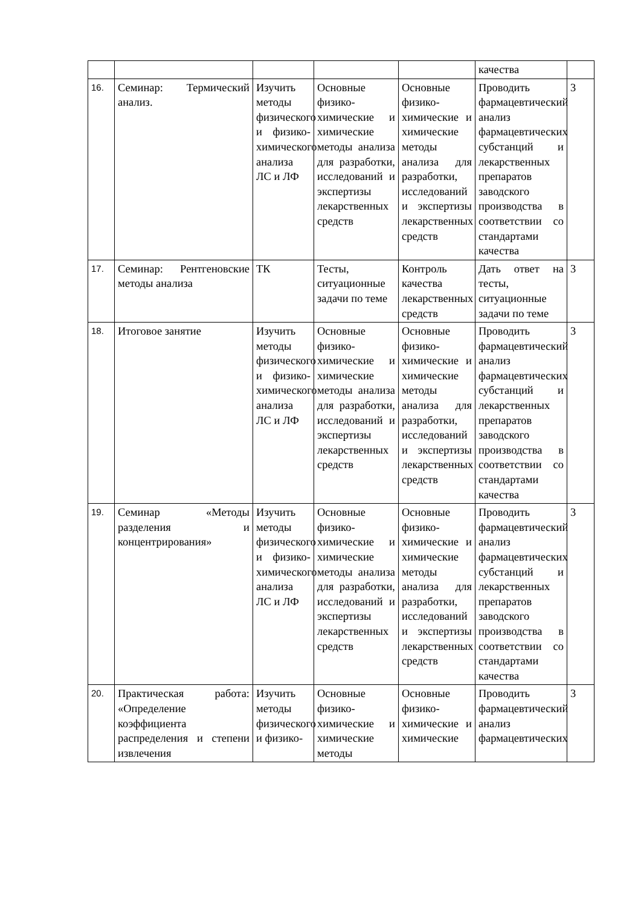| | | | | | качества | |
| 16. | Семинар: Термический анализ. | Изучить методы физического и физико-химического анализа ЛС и ЛФ | Основные физико-химические и химические методы анализа для разработки, исследований и экспертизы лекарственных средств | Основные физико-химические и химические методы анализа для разработки, исследований и экспертизы лекарственных средств | Проводить фармацевтический анализ фармацевтических субстанций и лекарственных препаратов заводского производства в соответствии со стандартами качества | 3 |
| 17. | Семинар: Рентгеновские методы анализа | ТК | Тесты, ситуационные задачи по теме | Контроль качества лекарственных средств | Дать ответ на тесты, ситуационные задачи по теме | 3 |
| 18. | Итоговое занятие | Изучить методы физического и физико-химического анализа ЛС и ЛФ | Основные физико-химические и химические методы анализа для разработки, исследований и экспертизы лекарственных средств | Основные физико-химические и химические методы анализа для разработки, исследований и экспертизы лекарственных средств | Проводить фармацевтический анализ фармацевтических субстанций и лекарственных препаратов заводского производства в соответствии со стандартами качества | 3 |
| 19. | Семинар «Методы разделения и концентрирования» | Изучить методы физического и физико-химического анализа ЛС и ЛФ | Основные физико-химические и химические методы анализа для разработки, исследований и экспертизы лекарственных средств | Основные физико-химические и химические методы анализа для разработки, исследований и экспертизы лекарственных средств | Проводить фармацевтический анализ фармацевтических субстанций и лекарственных препаратов заводского производства в соответствии со стандартами качества | 3 |
| 20. | Практическая работа: «Определение коэффициента распределения и степени извлечения | Изучить методы физического и физико- | Основные физико-химические и химические методы | Основные физико-химические и химические | Проводить фармацевтический анализ фармацевтических | 3 |